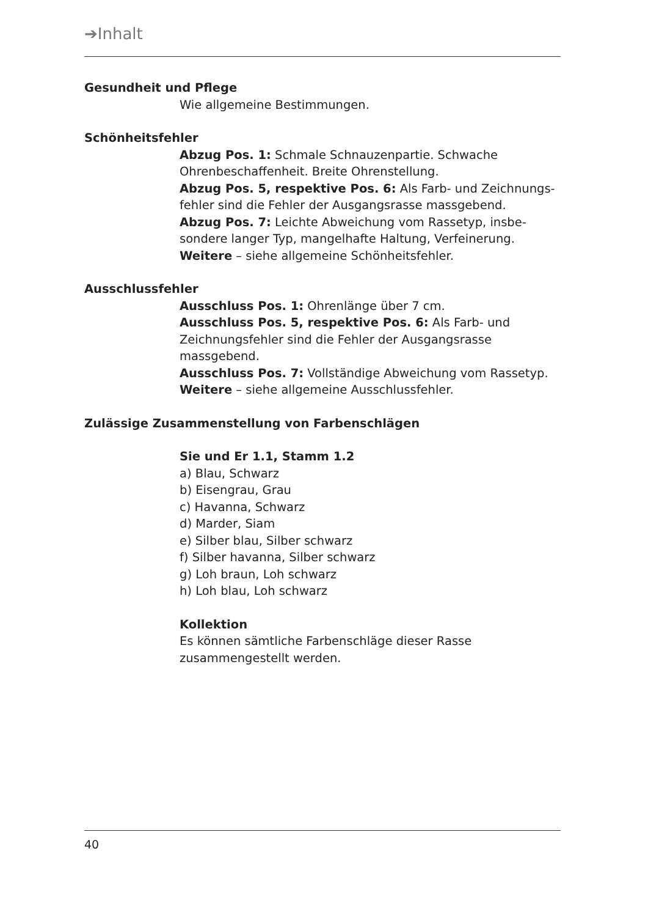➔Inhalt
Gesundheit und Pflege
Wie allgemeine Bestimmungen.
Schönheitsfehler
Abzug Pos. 1: Schmale Schnauzenpartie. Schwache Ohrenbeschaffenheit. Breite Ohrenstellung.
Abzug Pos. 5, respektive Pos. 6: Als Farb- und Zeichnungs-fehler sind die Fehler der Ausgangsrasse massgebend.
Abzug Pos. 7: Leichte Abweichung vom Rassetyp, insbe-sondere langer Typ, mangelhafte Haltung, Verfeinerung.
Weitere – siehe allgemeine Schönheitsfehler.
Ausschlussfehler
Ausschluss Pos. 1: Ohrenlänge über 7 cm.
Ausschluss Pos. 5, respektive Pos. 6: Als Farb- und Zeichnungsfehler sind die Fehler der Ausgangsrasse massgebend.
Ausschluss Pos. 7: Vollständige Abweichung vom Rassetyp.
Weitere – siehe allgemeine Ausschlussfehler.
Zulässige Zusammenstellung von Farbenschlägen
Sie und Er 1.1, Stamm 1.2
a) Blau, Schwarz
b) Eisengrau, Grau
c) Havanna, Schwarz
d) Marder, Siam
e) Silber blau, Silber schwarz
f) Silber havanna, Silber schwarz
g) Loh braun, Loh schwarz
h) Loh blau, Loh schwarz
Kollektion
Es können sämtliche Farbenschläge dieser Rasse zusammengestellt werden.
40